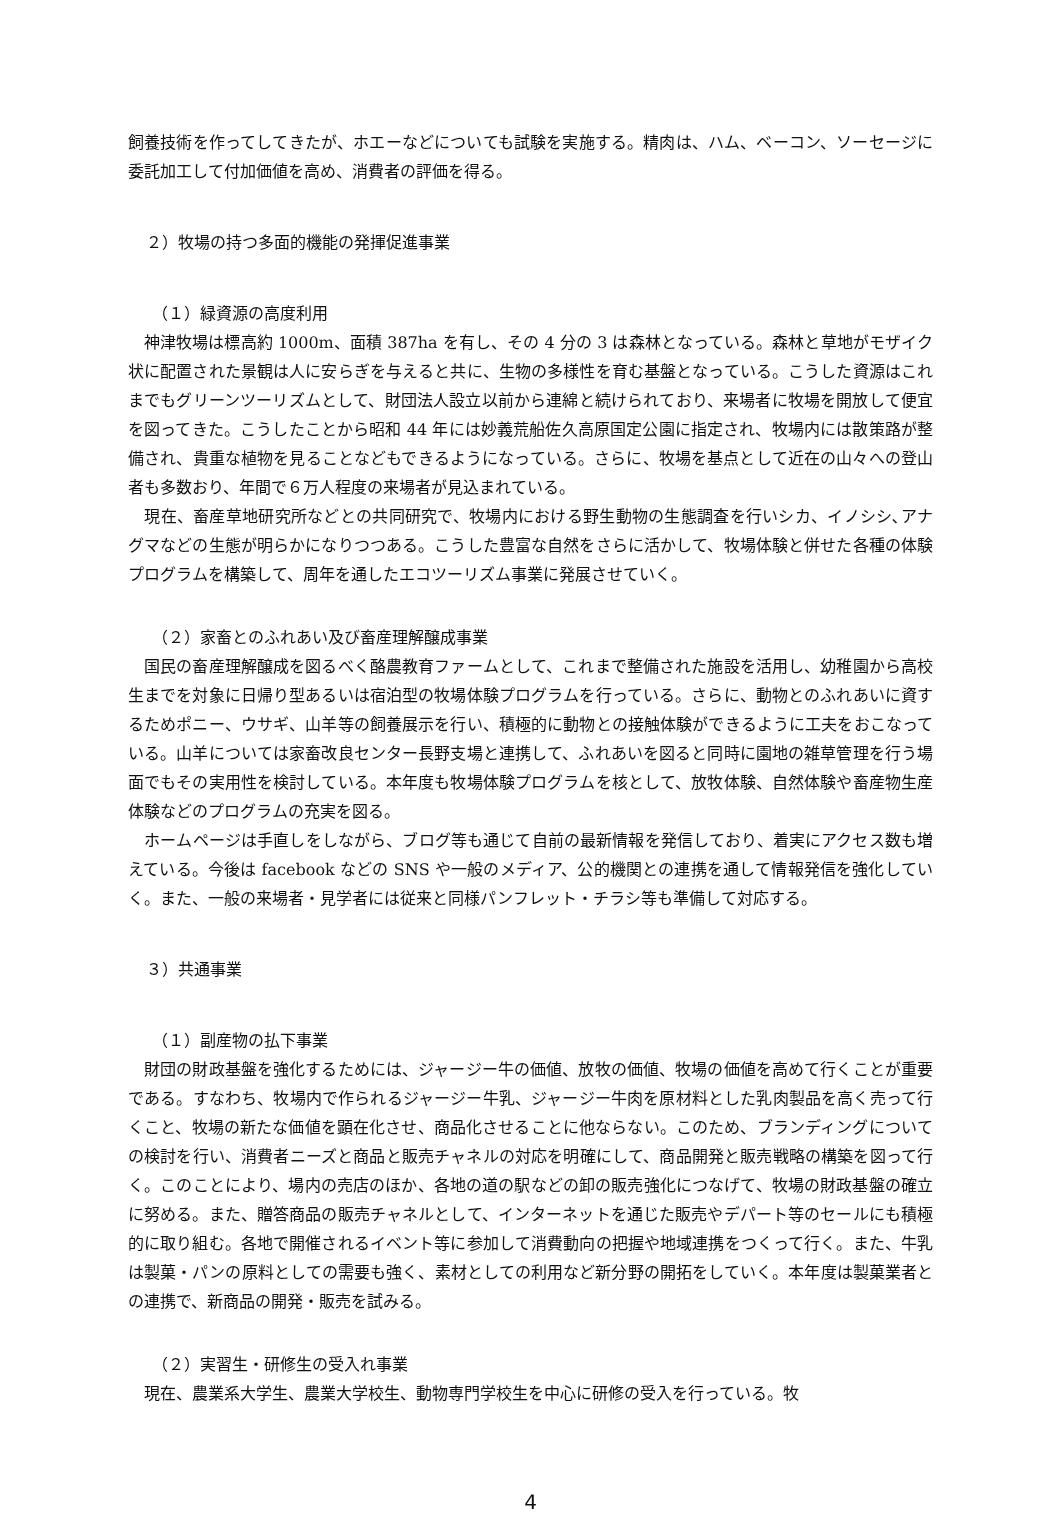飼養技術を作ってしてきたが、ホエーなどについても試験を実施する。精肉は、ハム、ベーコン、ソーセージに委託加工して付加価値を高め、消費者の評価を得る。
２）牧場の持つ多面的機能の発揮促進事業
（１）緑資源の高度利用
　神津牧場は標高約 1000m、面積 387ha を有し、その 4 分の 3 は森林となっている。森林と草地がモザイク状に配置された景観は人に安らぎを与えると共に、生物の多様性を育む基盤となっている。こうした資源はこれまでもグリーンツーリズムとして、財団法人設立以前から連綿と続けられており、来場者に牧場を開放して便宜を図ってきた。こうしたことから昭和 44 年には妙義荒船佐久高原国定公園に指定され、牧場内には散策路が整備され、貴重な植物を見ることなどもできるようになっている。さらに、牧場を基点として近在の山々への登山者も多数おり、年間で６万人程度の来場者が見込まれている。
　現在、畜産草地研究所などとの共同研究で、牧場内における野生動物の生態調査を行いシカ、イノシシ､アナグマなどの生態が明らかになりつつある。こうした豊富な自然をさらに活かして、牧場体験と併せた各種の体験プログラムを構築して、周年を通したエコツーリズム事業に発展させていく。
（２）家畜とのふれあい及び畜産理解醸成事業
　国民の畜産理解醸成を図るべく酪農教育ファームとして、これまで整備された施設を活用し、幼稚園から高校生までを対象に日帰り型あるいは宿泊型の牧場体験プログラムを行っている。さらに、動物とのふれあいに資するためポニー、ウサギ、山羊等の飼養展示を行い、積極的に動物との接触体験ができるように工夫をおこなっている。山羊については家畜改良センター長野支場と連携して、ふれあいを図ると同時に園地の雑草管理を行う場面でもその実用性を検討している。本年度も牧場体験プログラムを核として、放牧体験、自然体験や畜産物生産体験などのプログラムの充実を図る。
　ホームページは手直しをしながら、ブログ等も通じて自前の最新情報を発信しており、着実にアクセス数も増えている。今後は facebook などの SNS や一般のメディア、公的機関との連携を通して情報発信を強化していく。また、一般の来場者・見学者には従来と同様パンフレット・チラシ等も準備して対応する。
３）共通事業
（１）副産物の払下事業
　財団の財政基盤を強化するためには、ジャージー牛の価値、放牧の価値、牧場の価値を高めて行くことが重要である。すなわち、牧場内で作られるジャージー牛乳、ジャージー牛肉を原材料とした乳肉製品を高く売って行くこと、牧場の新たな価値を顕在化させ、商品化させることに他ならない。このため、ブランディングについての検討を行い、消費者ニーズと商品と販売チャネルの対応を明確にして、商品開発と販売戦略の構築を図って行く。このことにより、場内の売店のほか、各地の道の駅などの卸の販売強化につなげて、牧場の財政基盤の確立に努める。また、贈答商品の販売チャネルとして、インターネットを通じた販売やデパート等のセールにも積極的に取り組む。各地で開催されるイベント等に参加して消費動向の把握や地域連携をつくって行く。また、牛乳は製菓・パンの原料としての需要も強く、素材としての利用など新分野の開拓をしていく。本年度は製菓業者との連携で、新商品の開発・販売を試みる。
（２）実習生・研修生の受入れ事業
　現在、農業系大学生、農業大学校生、動物専門学校生を中心に研修の受入を行っている。牧
4